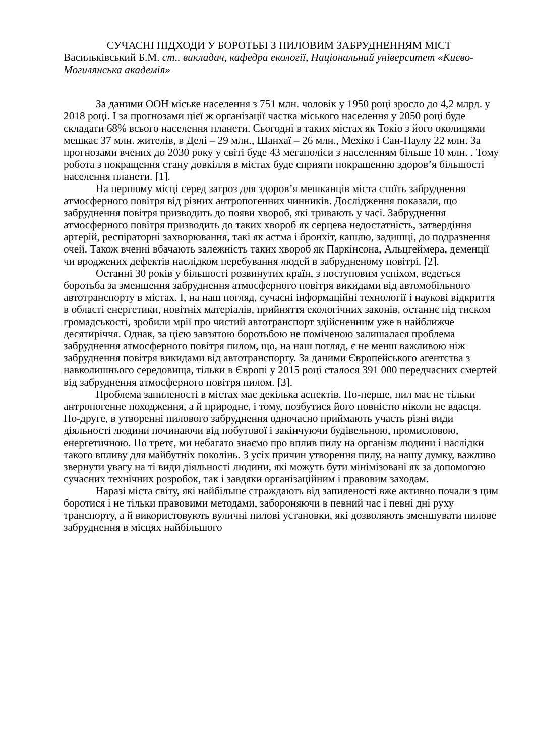СУЧАСНІ ПІДХОДИ У БОРОТЬБІ З ПИЛОВИМ ЗАБРУДНЕННЯМ МІСТ
Васильківський Б.М. ст.. викладач, кафедра екології, Національний університет «Києво-Могилянська академія»
За даними ООН міське населення з 751 млн. чоловік у 1950 році зросло до 4,2 млрд. у 2018 році. І за прогнозами цієї ж організації частка міського населення у 2050 році буде складати 68% всього населення планети. Сьогодні в таких містах як Токіо з його околицями мешкає 37 млн. жителів, в Делі – 29 млн., Шанхаї – 26 млн., Мехіко і Сан-Паулу 22 млн. За прогнозами вчених до 2030 року у світі буде 43 мегаполіси з населенням більше 10 млн. . Тому робота з покращення стану довкілля в містах буде сприяти покращенню здоров’я більшості населення планети. [1].
На першому місці серед загроз для здоров’я мешканців міста стоїть забруднення атмосферного повітря від різних антропогенних чинників. Дослідження показали, що забруднення повітря призводить до появи хвороб, які тривають у часі. Забруднення атмосферного повітря призводить до таких хвороб як серцева недостатність, затвердіння артерій, респіраторні захворювання, такі як астма і бронхіт, кашлю, задишці, до подразнення очей. Також вченні вбачають залежність таких хвороб як Паркінсона, Альцгеймера, деменції чи вроджених дефектів наслідком перебування людей в забрудненому повітрі. [2].
Останні 30 років у більшості розвинутих країн, з поступовим успіхом, ведеться боротьба за зменшення забруднення атмосферного повітря викидами від автомобільного автотранспорту в містах. І, на наш погляд, сучасні інформаційні технології і наукові відкриття в області енергетики, новітніх матеріалів, прийняття екологічних законів, останнє під тиском громадськості, зробили мрії про чистий автотранспорт здійсненним уже в найближче десятиріччя. Однак, за цією завзятою боротьбою не поміченою залишалася проблема забруднення атмосферного повітря пилом, що, на наш погляд, є не менш важливою ніж забруднення повітря викидами від автотранспорту. За даними Європейського агентства з навколишнього середовища, тільки в Європі у 2015 році сталося 391 000 передчасних смертей від забруднення атмосферного повітря пилом. [3].
Проблема запиленості в містах має декілька аспектів. По-перше, пил має не тільки антропогенне походження, а й природне, і тому, позбутися його повністю ніколи не вдасця. По-друге, в утворенні пилового забруднення одночасно приймають участь різні види діяльності людини починаючи від побутової і закінчуючи будівельною, промисловою, енергетичною. По третє, ми небагато знаємо про вплив пилу на організм людини і наслідки такого впливу для майбутніх поколінь. З усіх причин утворення пилу, на нашу думку, важливо звернути увагу на ті види діяльності людини, які можуть бути мінімізовані як за допомогою сучасних технічних розробок, так і завдяки організаційним і правовим заходам.
Наразі міста світу, які найбільше страждають від запиленості вже активно почали з цим боротися і не тільки правовими методами, забороняючи в певний час і певні дні руху транспорту, а й використовують вуличні пилові установки, які дозволяють зменшувати пилове забруднення в місцях найбільшого